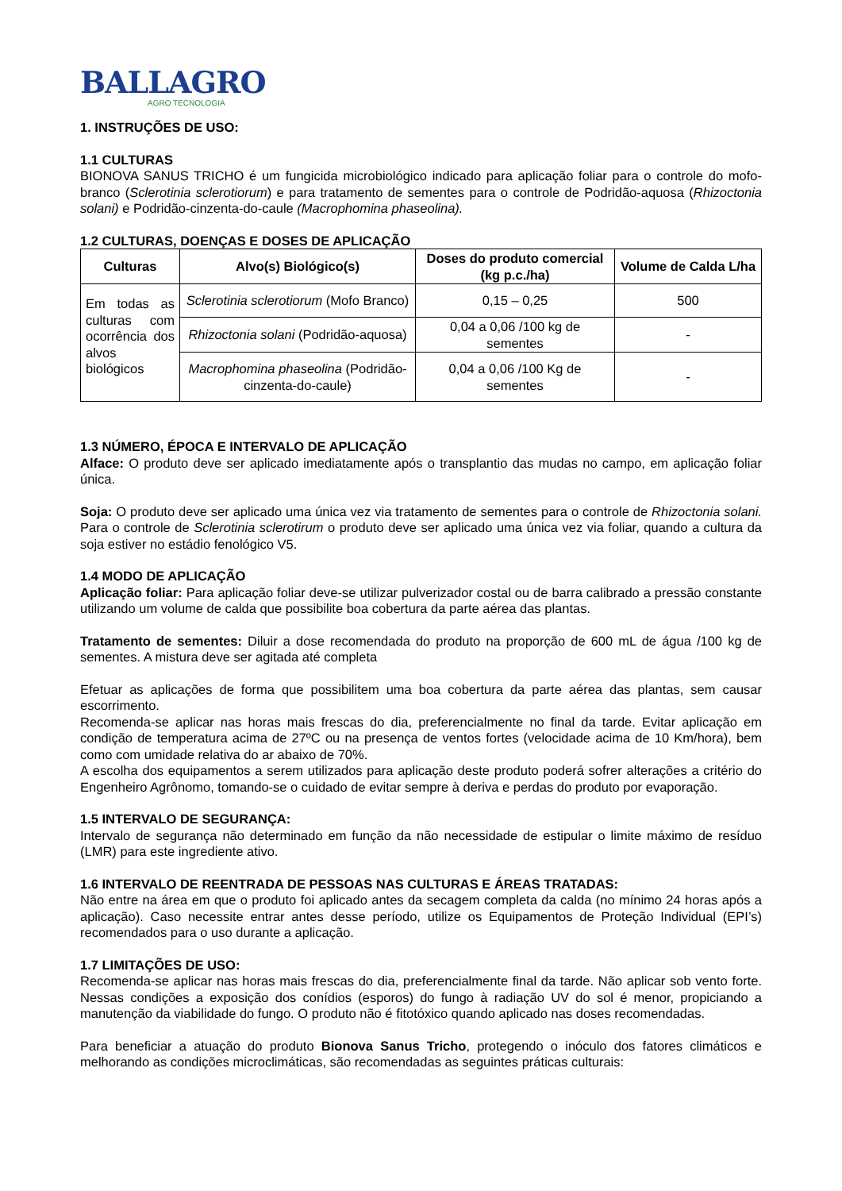BALLAGRO
AGRO TECNOLOGIA
1. INSTRUÇÕES DE USO:
1.1 CULTURAS
BIONOVA SANUS TRICHO é um fungicida microbiológico indicado para aplicação foliar para o controle do mofo-branco (Sclerotinia sclerotiorum) e para tratamento de sementes para o controle de Podridão-aquosa (Rhizoctonia solani) e Podridão-cinzenta-do-caule (Macrophomina phaseolina).
1.2 CULTURAS, DOENÇAS E DOSES DE APLICAÇÃO
| Culturas | Alvo(s) Biológico(s) | Doses do produto comercial (kg p.c./ha) | Volume de Calda L/ha |
| --- | --- | --- | --- |
| Em todas as culturas com ocorrência dos alvos biológicos | Sclerotinia sclerotiorum (Mofo Branco) | 0,15 – 0,25 | 500 |
| | Rhizoctonia solani (Podridão-aquosa) | 0,04 a 0,06 /100 kg de sementes | - |
| | Macrophomina phaseolina (Podridão-cinzenta-do-caule) | 0,04 a 0,06 /100 Kg de sementes | - |
1.3 NÚMERO, ÉPOCA E INTERVALO DE APLICAÇÃO
Alface: O produto deve ser aplicado imediatamente após o transplantio das mudas no campo, em aplicação foliar única.
Soja: O produto deve ser aplicado uma única vez via tratamento de sementes para o controle de Rhizoctonia solani. Para o controle de Sclerotinia sclerotirum o produto deve ser aplicado uma única vez via foliar, quando a cultura da soja estiver no estádio fenológico V5.
1.4 MODO DE APLICAÇÃO
Aplicação foliar: Para aplicação foliar deve-se utilizar pulverizador costal ou de barra calibrado a pressão constante utilizando um volume de calda que possibilite boa cobertura da parte aérea das plantas.
Tratamento de sementes: Diluir a dose recomendada do produto na proporção de 600 mL de água /100 kg de sementes. A mistura deve ser agitada até completa
Efetuar as aplicações de forma que possibilitem uma boa cobertura da parte aérea das plantas, sem causar escorrimento.
Recomenda-se aplicar nas horas mais frescas do dia, preferencialmente no final da tarde. Evitar aplicação em condição de temperatura acima de 27ºC ou na presença de ventos fortes (velocidade acima de 10 Km/hora), bem como com umidade relativa do ar abaixo de 70%.
A escolha dos equipamentos a serem utilizados para aplicação deste produto poderá sofrer alterações a critério do Engenheiro Agrônomo, tomando-se o cuidado de evitar sempre à deriva e perdas do produto por evaporação.
1.5 INTERVALO DE SEGURANÇA:
Intervalo de segurança não determinado em função da não necessidade de estipular o limite máximo de resíduo (LMR) para este ingrediente ativo.
1.6 INTERVALO DE REENTRADA DE PESSOAS NAS CULTURAS E ÁREAS TRATADAS:
Não entre na área em que o produto foi aplicado antes da secagem completa da calda (no mínimo 24 horas após a aplicação). Caso necessite entrar antes desse período, utilize os Equipamentos de Proteção Individual (EPI’s) recomendados para o uso durante a aplicação.
1.7 LIMITAÇÕES DE USO:
Recomenda-se aplicar nas horas mais frescas do dia, preferencialmente final da tarde. Não aplicar sob vento forte. Nessas condições a exposição dos conídios (esporos) do fungo à radiação UV do sol é menor, propiciando a manutenção da viabilidade do fungo. O produto não é fitotóxico quando aplicado nas doses recomendadas.
Para beneficiar a atuação do produto Bionova Sanus Tricho, protegendo o inóculo dos fatores climáticos e melhorando as condições microclimáticas, são recomendadas as seguintes práticas culturais: